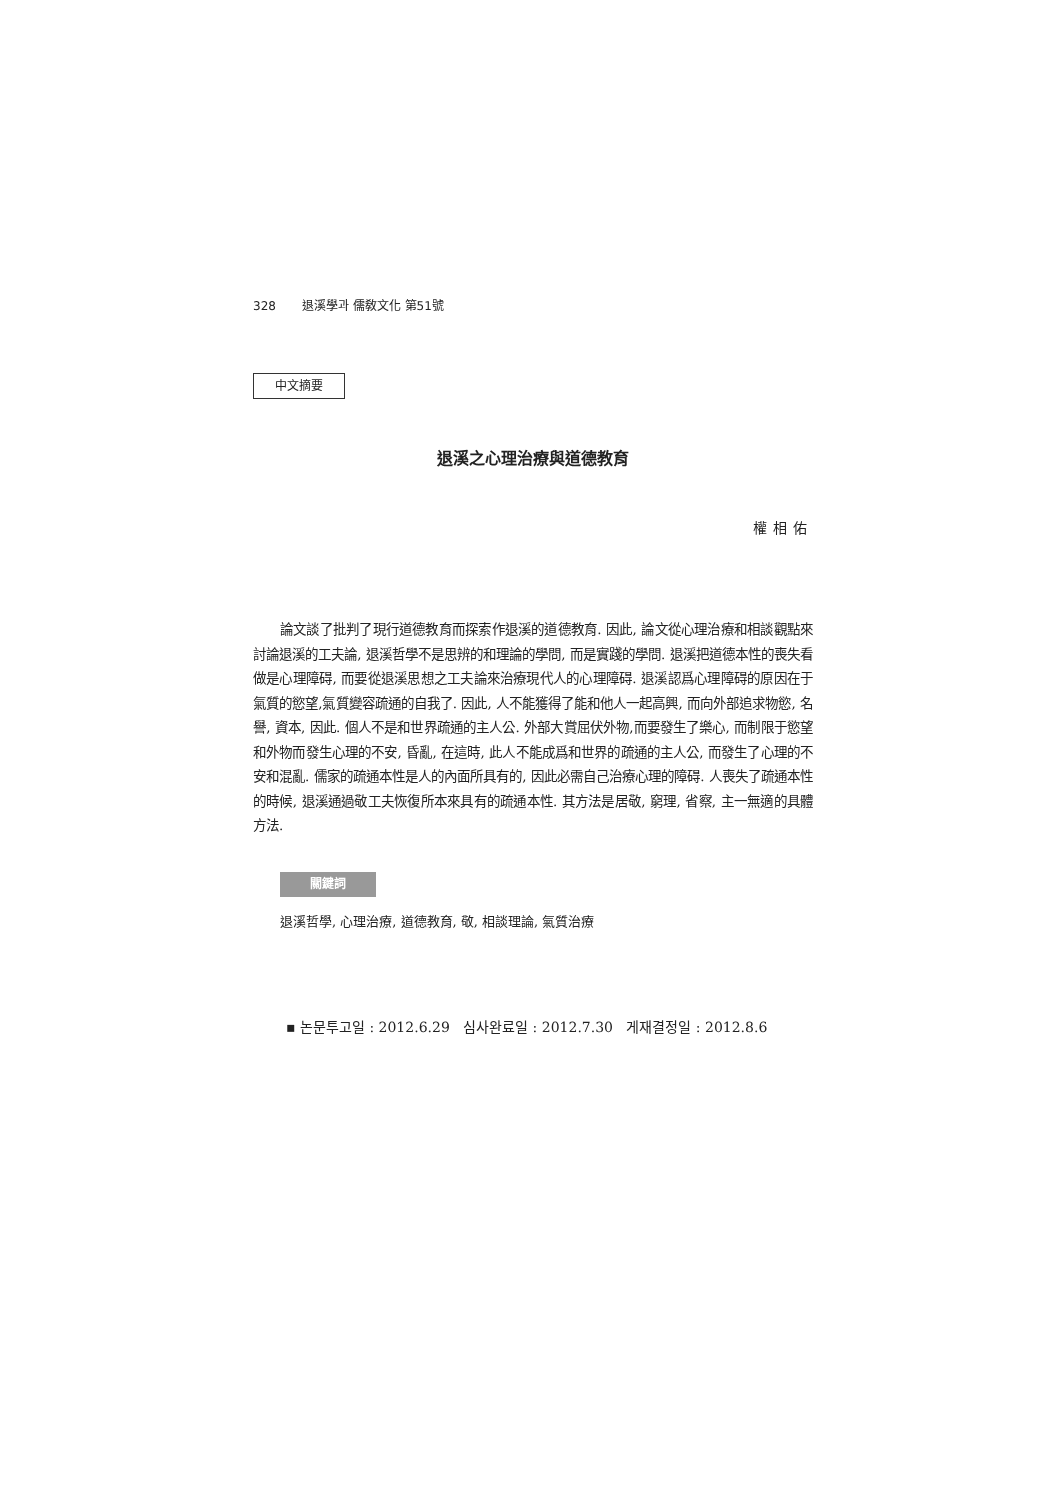328 退溪學과 儒敎文化 第51號
中文摘要
退溪之心理治療與道德教育
權相佑
論文談了批判了現行道德教育而探索作退溪的道德教育. 因此, 論文從心理治療和相談觀點來討論退溪的工夫論, 退溪哲學不是思辨的和理論的學問, 而是實踐的學問. 退溪把道德本性的喪失看做是心理障碍, 而要從退溪思想之工夫論來治療現代人的心理障碍. 退溪認爲心理障碍的原因在于氣質的慾望,氣質變容疏通的自我了. 因此, 人不能獲得了能和他人一起高興, 而向外部追求物慾, 名譽, 資本, 因此. 個人不是和世界疏通的主人公. 外部大賞屈伏外物,而要發生了樂心, 而制限于慾望和外物而發生心理的不安, 昏亂, 在這時, 此人不能成爲和世界的疏通的主人公, 而發生了心理的不安和混亂. 儒家的疏通本性是人的內面所具有的, 因此必需自己治療心理的障碍. 人喪失了疏通本性的時候, 退溪通過敬工夫恢復所本來具有的疏通本性. 其方法是居敬, 窮理, 省察, 主一無適的具體方法.
關鍵詞
退溪哲學, 心理治療, 道德教育, 敬, 相談理論, 氣質治療
▪ 논문투고일 : 2012.6.29 심사완료일 : 2012.7.30 게재결정일 : 2012.8.6